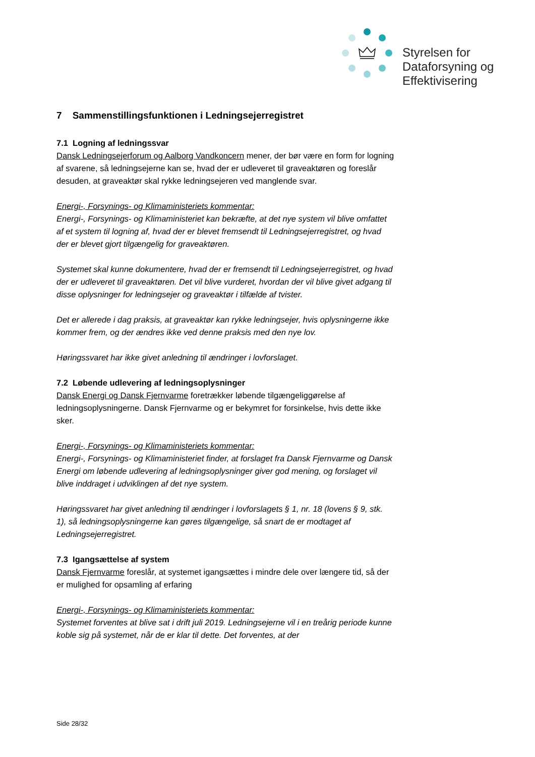Styrelsen for
Dataforsyning og
Effektivisering
7 Sammenstillingsfunktionen i Ledningsejerregistret
7.1 Logning af ledningssvar
Dansk Ledningsejerforum og Aalborg Vandkoncern mener, der bør være en form for logning af svarene, så ledningsejerne kan se, hvad der er udleveret til graveaktøren og foreslår desuden, at graveaktør skal rykke ledningsejeren ved manglende svar.
Energi-, Forsynings- og Klimaministeriets kommentar:
Energi-, Forsynings- og Klimaministeriet kan bekræfte, at det nye system vil blive omfattet af et system til logning af, hvad der er blevet fremsendt til Ledningsejerregistret, og hvad der er blevet gjort tilgængelig for graveaktøren.
Systemet skal kunne dokumentere, hvad der er fremsendt til Ledningsejerregistret, og hvad der er udleveret til graveaktøren. Det vil blive vurderet, hvordan der vil blive givet adgang til disse oplysninger for ledningsejer og graveaktør i tilfælde af tvister.
Det er allerede i dag praksis, at graveaktør kan rykke ledningsejer, hvis oplysningerne ikke kommer frem, og der ændres ikke ved denne praksis med den nye lov.
Høringssvaret har ikke givet anledning til ændringer i lovforslaget.
7.2 Løbende udlevering af ledningsoplysninger
Dansk Energi og Dansk Fjernvarme foretrækker løbende tilgængeliggørelse af ledningsoplysningerne. Dansk Fjernvarme og er bekymret for forsinkelse, hvis dette ikke sker.
Energi-, Forsynings- og Klimaministeriets kommentar:
Energi-, Forsynings- og Klimaministeriet finder, at forslaget fra Dansk Fjernvarme og Dansk Energi om løbende udlevering af ledningsoplysninger giver god mening, og forslaget vil blive inddraget i udviklingen af det nye system.
Høringssvaret har givet anledning til ændringer i lovforslagets § 1, nr. 18 (lovens § 9, stk. 1), så ledningsoplysningerne kan gøres tilgængelige, så snart de er modtaget af Ledningsejerregistret.
7.3 Igangsættelse af system
Dansk Fjernvarme foreslår, at systemet igangsættes i mindre dele over længere tid, så der er mulighed for opsamling af erfaring
Energi-, Forsynings- og Klimaministeriets kommentar:
Systemet forventes at blive sat i drift juli 2019. Ledningsejerne vil i en treårig periode kunne koble sig på systemet, når de er klar til dette. Det forventes, at der
Side 28/32